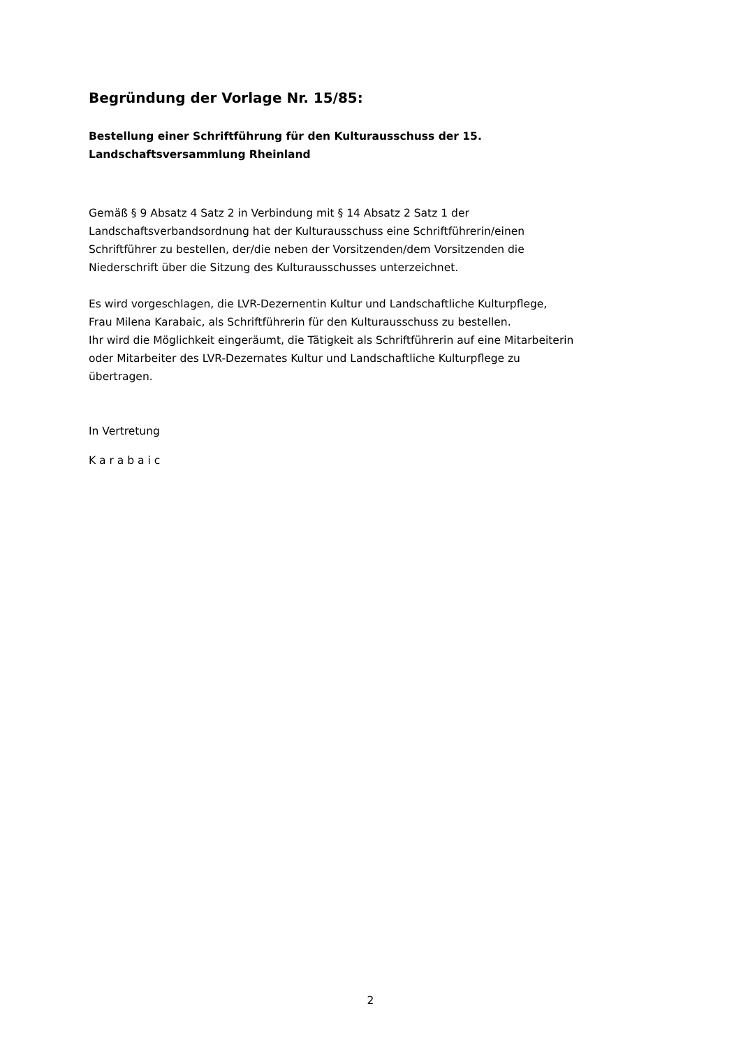Begründung der Vorlage Nr. 15/85:
Bestellung einer Schriftführung für den Kulturausschuss der 15.
Landschaftsversammlung Rheinland
Gemäß § 9 Absatz 4 Satz 2 in Verbindung mit § 14 Absatz 2 Satz 1 der
Landschaftsverbandsordnung hat der Kulturausschuss eine Schriftführerin/einen
Schriftführer zu bestellen, der/die neben der Vorsitzenden/dem Vorsitzenden die
Niederschrift über die Sitzung des Kulturausschusses unterzeichnet.
Es wird vorgeschlagen, die LVR-Dezernentin Kultur und Landschaftliche Kulturpflege,
Frau Milena Karabaic, als Schriftführerin für den Kulturausschuss zu bestellen.
Ihr wird die Möglichkeit eingeräumt, die Tätigkeit als Schriftführerin auf eine Mitarbeiterin
oder Mitarbeiter des LVR-Dezernates Kultur und Landschaftliche Kulturpflege zu
übertragen.
In Vertretung
K a r a b a i c
2